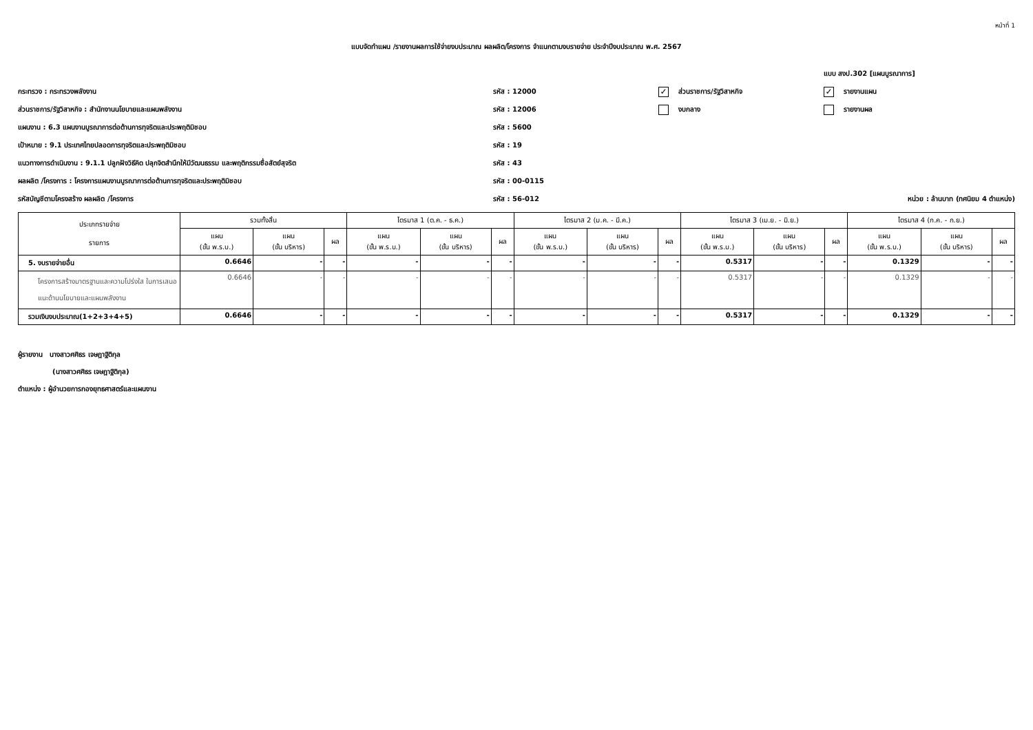หน้าที่ 1
แบบจัดทำแผน /รายงานผลการใช้จ่ายงบประมาณ ผลผลิต/โครงการ จำแนกตามงบรายจ่าย ประจำปีงบประมาณ พ.ศ. 2567
แบบ สงป.302 [แผนบูรณาการ]
กระทรวง : กระทรวงพลังงาน รหัส : 12000
✓ ส่วนราชการ/รัฐวิสาหกิจ
✓ รายงานแผน
ส่วนราชการ/รัฐวิสาหกิจ : สำนักงานนโยบายและแผนพลังงาน รหัส : 12006 งบกลาง รายงานผล
แผนงาน : 6.3 แผนงานบูรณาการต่อต้านการทุจริตและประพฤติมิชอบ รหัส : 5600
เป้าหมาย : 9.1 ประเทศไทยปลอดการทุจริตและประพฤติมิชอบ รหัส : 19
แนวทางการดำเนินงาน : 9.1.1 ปลูกฝังวิธีคิด ปลุกจิตสำนึกให้มีวัฒนธรรม และพฤติกรรมซื่อสัตย์สุจริต รหัส : 43
ผลผลิต /โครงการ : โครงการแผนงานบูรณาการต่อต้านการทุจริตและประพฤติมิชอบ รหัส : 00-0115
รหัสบัญชีตามโครงสร้าง ผลผลิต /โครงการ รหัส : 56-012
หน่วย : ล้านบาท (ทศนิยม 4 ตำแหน่ง)
| ประเภทรายจ่าย รายการ | รวมทั้งสิ้น | | | ไตรมาส 1 (ต.ค. - ธ.ค.) | | | ไตรมาส 2 (ม.ค. - มี.ค.) | | | ไตรมาส 3 (เม.ย. - มิ.ย.) | | | ไตรมาส 4 (ก.ค. - ก.ย.) | | |
| --- | --- | --- | --- | --- | --- | --- | --- | --- | --- | --- | --- | --- | --- | --- | --- |
| | แผน (ขั้น พ.ร.บ.) | แผน (ขั้น บริหาร) | ผล | แผน (ขั้น พ.ร.บ.) | แผน (ขั้น บริหาร) | ผล | แผน (ขั้น พ.ร.บ.) | แผน (ขั้น บริหาร) | ผล | แผน (ขั้น พ.ร.บ.) | แผน (ขั้น บริหาร) | ผล | แผน (ขั้น พ.ร.บ.) | แผน (ขั้น บริหาร) | ผล |
| 5. งบรายจ่ายอื่น | 0.6646 | - | - | - | - | - | - | - | - | 0.5317 | - | - | 0.1329 | - | - |
| โครงการสร้างมาตรฐานและความโปร่งใส ในการเสนอแนะด้านนโยบายและแผนพลังงาน | 0.6646 | - | - | - | - | - | - | - | - | 0.5317 | - | - | 0.1329 | - | - |
| รวมเงินงบประมาณ(1+2+3+4+5) | 0.6646 | - | - | - | - | - | - | - | - | 0.5317 | - | - | 0.1329 | - | - |
ผู้รายงาน นางสาวศศิธร เจษฎาฐิติกุล
(นางสาวศศิธร เจษฎาฐิติกุล)
ตำแหน่ง : ผู้อำนวยการกองยุทธศาสตร์และแผนงาน